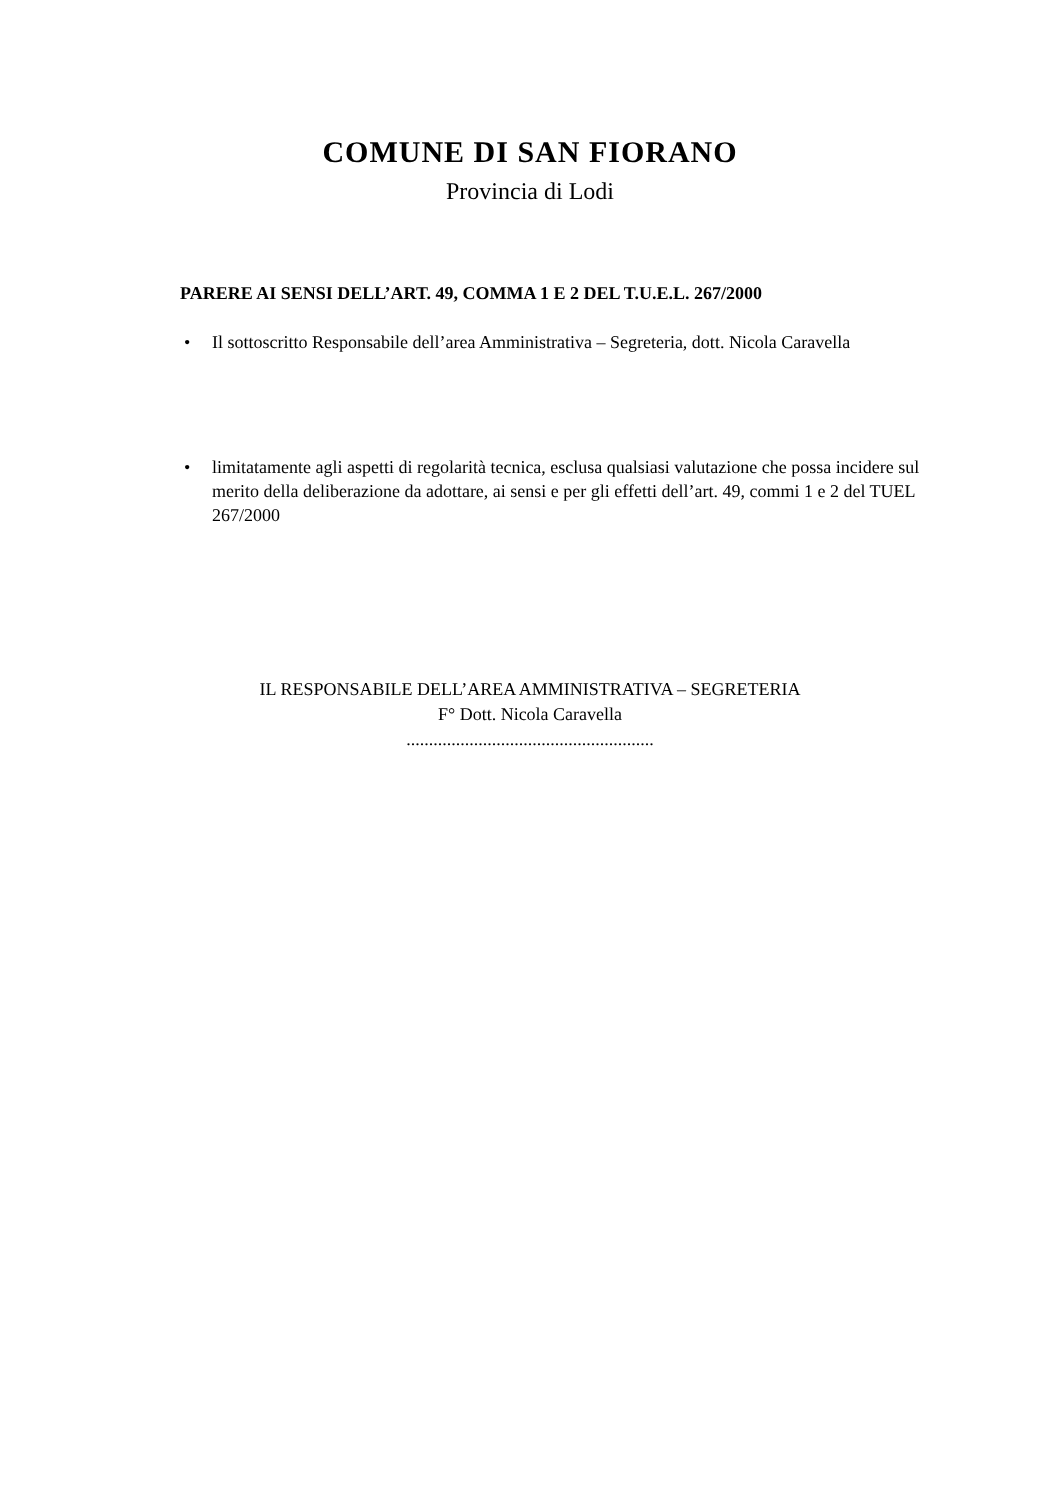COMUNE DI SAN FIORANO
Provincia di Lodi
PARERE AI SENSI DELL’ART. 49, COMMA 1 E 2 DEL T.U.E.L. 267/2000
• Il sottoscritto Responsabile dell’area Amministrativa – Segreteria, dott. Nicola Caravella
• limitatamente agli aspetti di regolarità tecnica, esclusa qualsiasi valutazione che possa incidere sul merito della deliberazione da adottare, ai sensi e per gli effetti dell’art. 49, commi 1 e 2 del TUEL 267/2000
IL RESPONSABILE DELL’AREA AMMINISTRATIVA – SEGRETERIA
F° Dott. Nicola Caravella
.......................................................